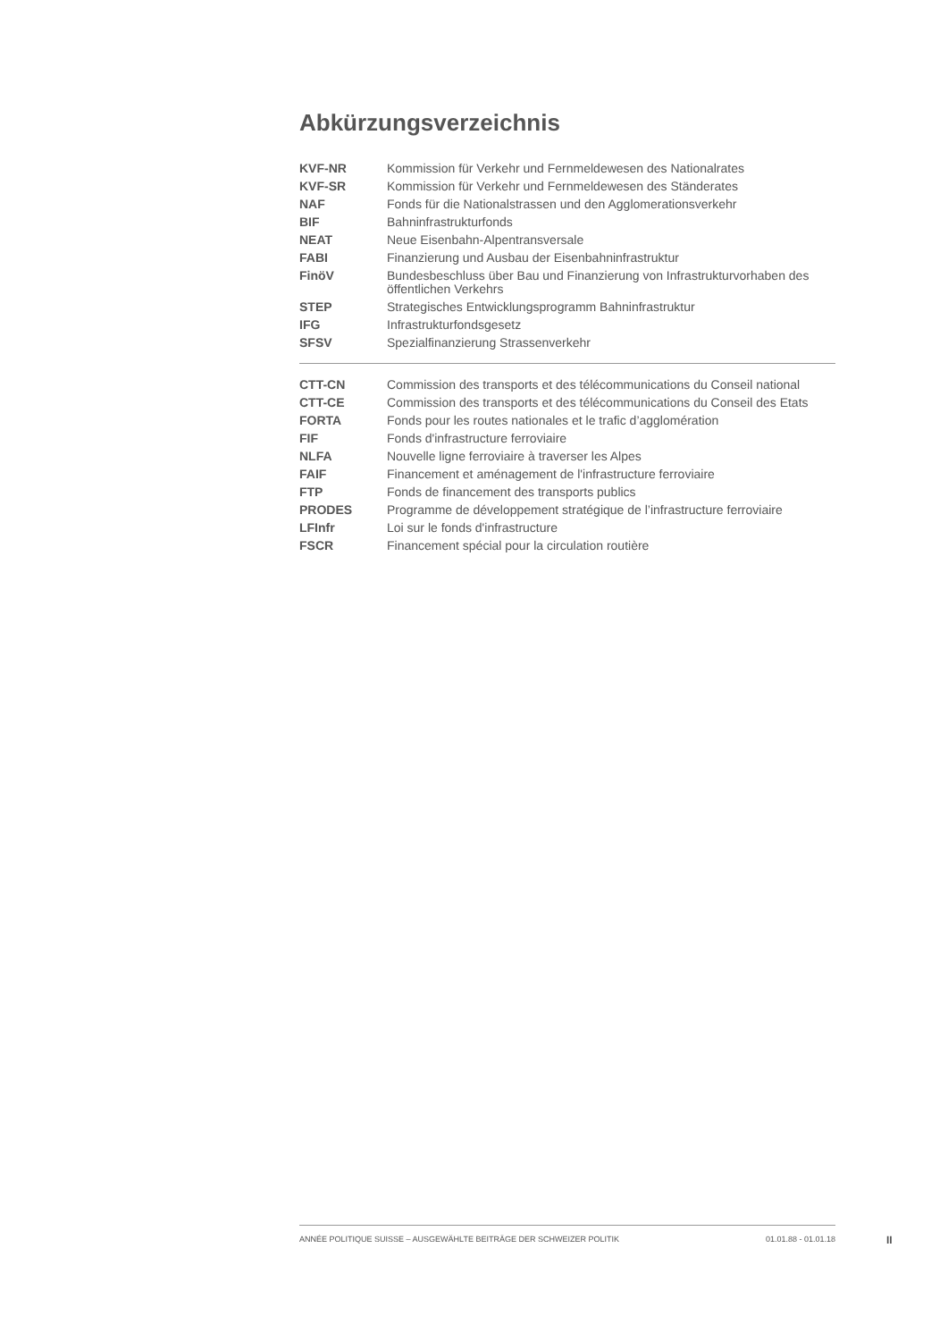Abkürzungsverzeichnis
| KVF-NR | Kommission für Verkehr und Fernmeldewesen des Nationalrates |
| KVF-SR | Kommission für Verkehr und Fernmeldewesen des Ständerates |
| NAF | Fonds für die Nationalstrassen und den Agglomerationsverkehr |
| BIF | Bahninfrastrukturfonds |
| NEAT | Neue Eisenbahn-Alpentransversale |
| FABI | Finanzierung und Ausbau der Eisenbahninfrastruktur |
| FinöV | Bundesbeschluss über Bau und Finanzierung von Infrastrukturvorhaben des öffentlichen Verkehrs |
| STEP | Strategisches Entwicklungsprogramm Bahninfrastruktur |
| IFG | Infrastrukturfondsgesetz |
| SFSV | Spezialfinanzierung Strassenverkehr |
| CTT-CN | Commission des transports et des télécommunications du Conseil national |
| CTT-CE | Commission des transports et des télécommunications du Conseil des Etats |
| FORTA | Fonds pour les routes nationales et le trafic d’agglomération |
| FIF | Fonds d'infrastructure ferroviaire |
| NLFA | Nouvelle ligne ferroviaire à traverser les Alpes |
| FAIF | Financement et aménagement de l'infrastructure ferroviaire |
| FTP | Fonds de financement des transports publics |
| PRODES | Programme de développement stratégique de l’infrastructure ferroviaire |
| LFInfr | Loi sur le fonds d'infrastructure |
| FSCR | Financement spécial pour la circulation routière |
ANNÉE POLITIQUE SUISSE – AUSGEWÄHLTE BEITRÄGE DER SCHWEIZER POLITIK 01.01.88 - 01.01.18
II